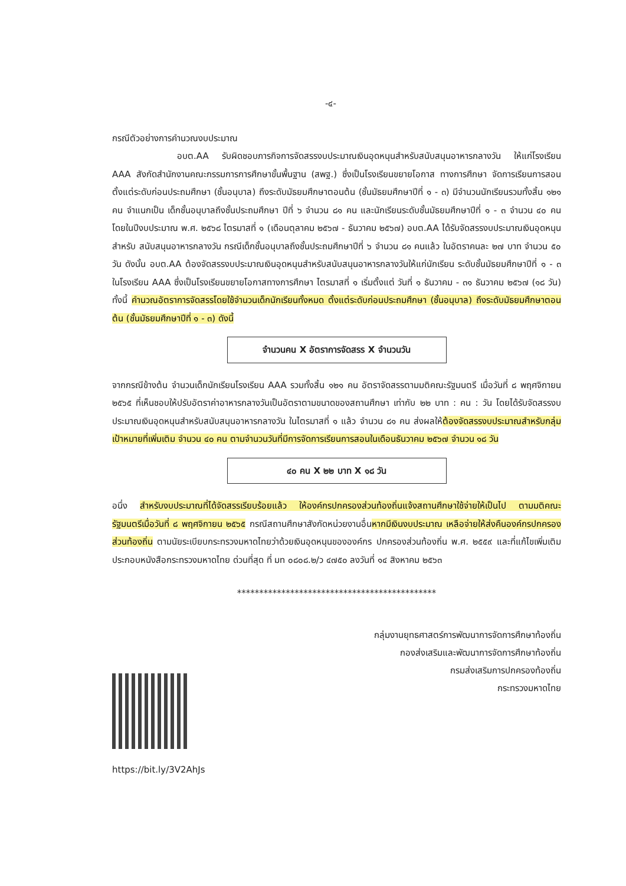-๔-
กรณีตัวอย่างการคำนวณงบประมาณ
อบต.AA รับผิดชอบภารกิจการจัดสรรงบประมาณเงินอุดหนุนสำหรับสนับสนุนอาหารกลางวัน ให้แก่โรงเรียน AAA สังกัดสำนักงานคณะกรรมการการศึกษาขั้นพื้นฐาน (สพฐ.) ซึ่งเป็นโรงเรียนขยายโอกาส ทางการศึกษา จัดการเรียนการสอนตั้งแต่ระดับก่อนประถมศึกษา (ชั้นอนุบาล) ถึงระดับมัธยมศึกษาตอนต้น (ชั้นมัธยมศึกษาปีที่ ๑ - ๓) มีจำนวนนักเรียนรวมทั้งสิ้น ๑๒๑ คน จำแนกเป็น เด็กชั้นอนุบาลถึงชั้นประถมศึกษา ปีที่ ๖ จำนวน ๘๑ คน และนักเรียนระดับชั้นมัธยมศึกษาปีที่ ๑ - ๓ จำนวน ๔๐ คน โดยในปีงบประมาณ พ.ศ. ๒๕๖๘ ไตรมาสที่ ๑ (เดือนตุลาคม ๒๕๖๗ - ธันวาคม ๒๕๖๗) อบต.AA ได้รับจัดสรรงบประมาณเงินอุดหนุนสำหรับ สนับสนุนอาหารกลางวัน กรณีเด็กชั้นอนุบาลถึงชั้นประถมศึกษาปีที่ ๖ จำนวน ๘๑ คนแล้ว ในอัตราคนละ ๒๗ บาท จำนวน ๕๐ วัน ดังนั้น อบต.AA ต้องจัดสรรงบประมาณเงินอุดหนุนสำหรับสนับสนุนอาหารกลางวันให้แก่นักเรียน ระดับชั้นมัธยมศึกษาปีที่ ๑ - ๓ ในโรงเรียน AAA ซึ่งเป็นโรงเรียนขยายโอกาสทางการศึกษา ไตรมาสที่ ๑ เริ่มตั้งแต่ วันที่ ๑ ธันวาคม - ๓๑ ธันวาคม ๒๕๖๗ (๑๘ วัน) ทั้งนี้ คำนวณอัตราการจัดสรรโดยใช้จำนวนเด็กนักเรียนทั้งหมด ตั้งแต่ระดับก่อนประถมศึกษา (ชั้นอนุบาล) ถึงระดับมัธยมศึกษาตอนต้น (ชั้นมัธยมศึกษาปีที่ ๑ - ๓) ดังนี้
จำนวนคน X อัตราการจัดสรร X จำนวนวัน
จากกรณีข้างต้น จำนวนเด็กนักเรียนโรงเรียน AAA รวมทั้งสิ้น ๑๒๑ คน อัตราจัดสรรตามมติคณะรัฐมนตรี เมื่อวันที่ ๘ พฤศจิกายน ๒๕๖๕ ที่เห็นชอบให้ปรับอัตราค่าอาหารกลางวันเป็นอัตราตามขนาดของสถานศึกษา เท่ากับ ๒๒ บาท : คน : วัน โดยได้รับจัดสรรงบประมาณเงินอุดหนุนสำหรับสนับสนุนอาหารกลางวัน ในไตรมาสที่ ๑ แล้ว จำนวน ๘๑ คน ส่งผลให้ต้องจัดสรรงบประมาณสำหรับกลุ่มเป้าหมายที่เพิ่มเติม จำนวน ๔๐ คน ตามจำนวนวันที่มีการจัดการเรียนการสอนในเดือนธันวาคม ๒๕๖๗ จำนวน ๑๘ วัน
๔๐ คน X ๒๒ บาท X ๑๘ วัน
อนึ่ง สำหรับงบประมาณที่ได้จัดสรรเรียบร้อยแล้ว ให้องค์กรปกครองส่วนท้องถิ่นแจ้งสถานศึกษาใช้จ่ายให้เป็นไป ตามมติคณะรัฐมนตรีเมื่อวันที่ ๘ พฤศจิกายน ๒๕๖๕ กรณีสถานศึกษาสังกัดหน่วยงานอื่นหากมีเงินงบประมาณ เหลือจ่ายให้ส่งคืนองค์กรปกครองส่วนท้องถิ่น ตามนัยระเบียบกระทรวงมหาดไทยว่าด้วยเงินอุดหนุนขององค์กร ปกครองส่วนท้องถิ่น พ.ศ. ๒๕๕๙ และที่แก้ไขเพิ่มเติม ประกอบหนังสือกระทรวงมหาดไทย ด่วนที่สุด ที่ มท ๐๘๐๘.๒/ว ๔๗๕๐ ลงวันที่ ๑๔ สิงหาคม ๒๕๖๓
*********************************************
กลุ่มงานยุทธศาสตร์การพัฒนาการจัดการศึกษาท้องถิ่น
กองส่งเสริมและพัฒนาการจัดการศึกษาท้องถิ่น
กรมส่งเสริมการปกครองท้องถิ่น
กระทรวงมหาดไทย
https://bit.ly/3V2AhJs